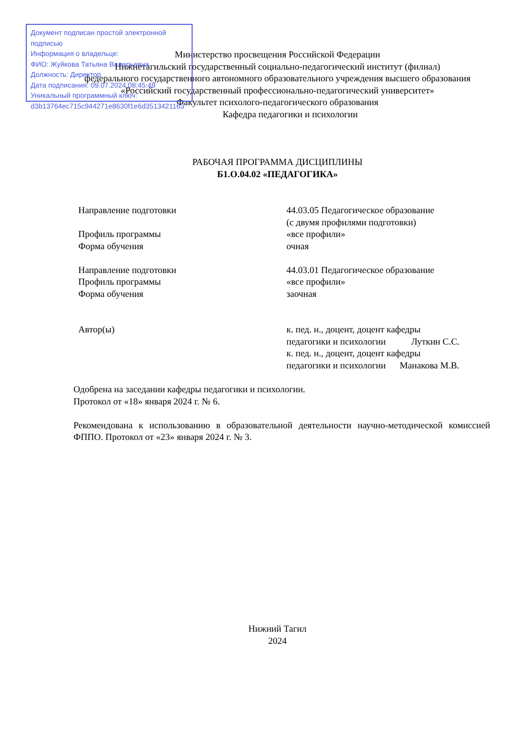Министерство просвещения Российской Федерации
Нижнетагильский государственный социально-педагогический институт (филиал)
федерального государственного автономного образовательного учреждения высшего образования
«Российский государственный профессионально-педагогический университет»
Факультет психолого-педагогического образования
Кафедра педагогики и психологии
Документ подписан простой электронной подписью
Информация о владельце:
ФИО: Жуйкова Татьяна Валерьевна
Должность: Директор
Дата подписания: 09.07.2024 08:45:49
Уникальный программный ключ:
d3b13764ec715c944271e8630f1e6d3513421163
РАБОЧАЯ ПРОГРАММА ДИСЦИПЛИНЫ
Б1.О.04.02 «ПЕДАГОГИКА»
Направление подготовки 44.03.05 Педагогическое образование
(с двумя профилями подготовки)
Профиль программы «все профили»
Форма обучения очная
Направление подготовки 44.03.01 Педагогическое образование
Профиль программы «все профили»
Форма обучения заочная
Автор(ы) к. пед. н., доцент, доцент кафедры
педагогики и психологии Луткин С.С.
к. пед. н., доцент, доцент кафедры
педагогики и психологии Манакова М.В.
Одобрена на заседании кафедры педагогики и психологии.
Протокол от «18» января 2024 г. № 6.
Рекомендована к использованию в образовательной деятельности научно-методической комиссией ФППО. Протокол от «23» января 2024 г. № 3.
Нижний Тагил
2024